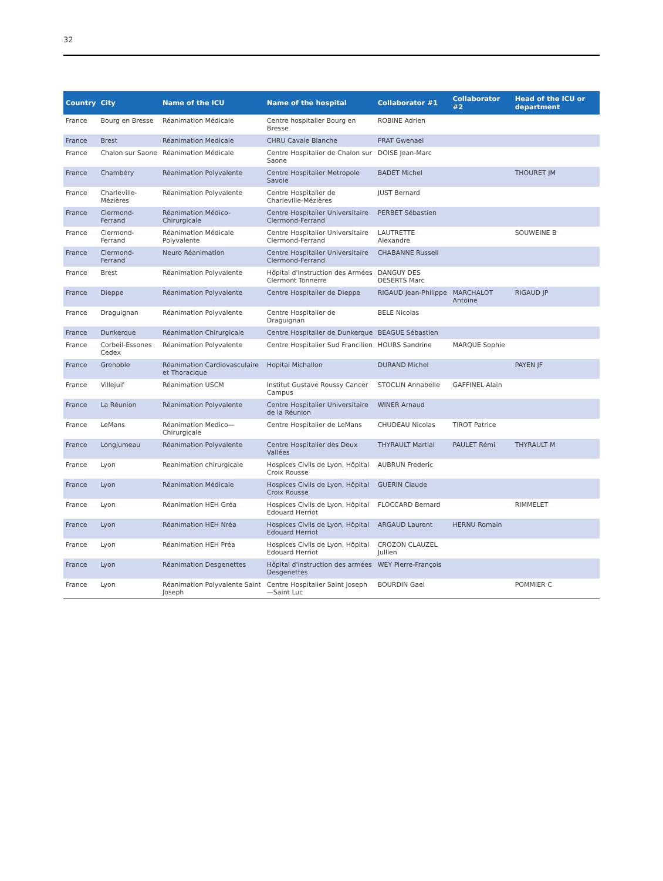32
| Country | City | Name of the ICU | Name of the hospital | Collaborator #1 | Collaborator #2 | Head of the ICU or department |
| --- | --- | --- | --- | --- | --- | --- |
| France | Bourg en Bresse | Réanimation Médicale | Centre hospitalier Bourg en Bresse | ROBINE Adrien | | |
| France | Brest | Réanimation Medicale | CHRU Cavale Blanche | PRAT Gwenael | | |
| France | Chalon sur Saone | Réanimation Médicale | Centre Hospitalier de Chalon sur Saone | DOISE Jean-Marc | | |
| France | Chambéry | Réanimation Polyvalente | Centre Hospitalier Metropole Savoie | BADET Michel | | THOURET JM |
| France | Charleville-Mézières | Réanimation Polyvalente | Centre Hospitalier de Charleville-Mézières | JUST Bernard | | |
| France | Clermond-Ferrand | Réanimation Médico-Chirurgicale | Centre Hospitalier Universitaire Clermond-Ferrand | PERBET Sébastien | | |
| France | Clermond-Ferrand | Réanimation Médicale Polyvalente | Centre Hospitalier Universitaire Clermond-Ferrand | LAUTRETTE Alexandre | | SOUWEINE B |
| France | Clermond-Ferrand | Neuro Réanimation | Centre Hospitalier Universitaire Clermond-Ferrand | CHABANNE Russell | | |
| France | Brest | Réanimation Polyvalente | Hôpital d'Instruction des Armées Clermont Tonnerre | DANGUY DES DÉSERTS Marc | | |
| France | Dieppe | Réanimation Polyvalente | Centre Hospitalier de Dieppe | RIGAUD Jean-Philippe | MARCHALOT Antoine | RIGAUD JP |
| France | Draguignan | Réanimation Polyvalente | Centre Hospitalier de Draguignan | BELE Nicolas | | |
| France | Dunkerque | Réanimation Chirurgicale | Centre Hospitalier de Dunkerque | BEAGUE Sébastien | | |
| France | Corbeil-Essones Cedex | Réanimation Polyvalente | Centre Hospitalier Sud Francilien | HOURS Sandrine | MARQUE Sophie | |
| France | Grenoble | Réanimation Cardiovasculaire et Thoracique | Hopital Michallon | DURAND Michel | | PAYEN JF |
| France | Villejuif | Réanimation USCM | Institut Gustave Roussy Cancer Campus | STOCLIN Annabelle | GAFFINEL Alain | |
| France | La Réunion | Réanimation Polyvalente | Centre Hospitalier Universitaire de la Réunion | WINER Arnaud | | |
| France | LeMans | Réanimation Medico—Chirurgicale | Centre Hospitalier de LeMans | CHUDEAU Nicolas | TIROT Patrice | |
| France | Longjumeau | Réanimation Polyvalente | Centre Hospitalier des Deux Vallées | THYRAULT Martial | PAULET Rémi | THYRAULT M |
| France | Lyon | Reanimation chirurgicale | Hospices Civils de Lyon, Hôpital Croix Rousse | AUBRUN Frederic | | |
| France | Lyon | Réanimation Médicale | Hospices Civils de Lyon, Hôpital Croix Rousse | GUERIN Claude | | |
| France | Lyon | Réanimation HEH Gréa | Hospices Civils de Lyon, Hôpital Edouard Herriot | FLOCCARD Bernard | | RIMMELET |
| France | Lyon | Réanimation HEH Nréa | Hospices Civils de Lyon, Hôpital Edouard Herriot | ARGAUD Laurent | HERNU Romain | |
| France | Lyon | Réanimation HEH Préa | Hospices Civils de Lyon, Hôpital Edouard Herriot | CROZON CLAUZEL Jullien | | |
| France | Lyon | Réanimation Desgenettes | Hôpital d'instruction des armées Desgenettes | WEY Pierre-François | | |
| France | Lyon | Réanimation Polyvalente Saint Joseph | Centre Hospitalier Saint Joseph—Saint Luc | BOURDIN Gael | | POMMIER C |